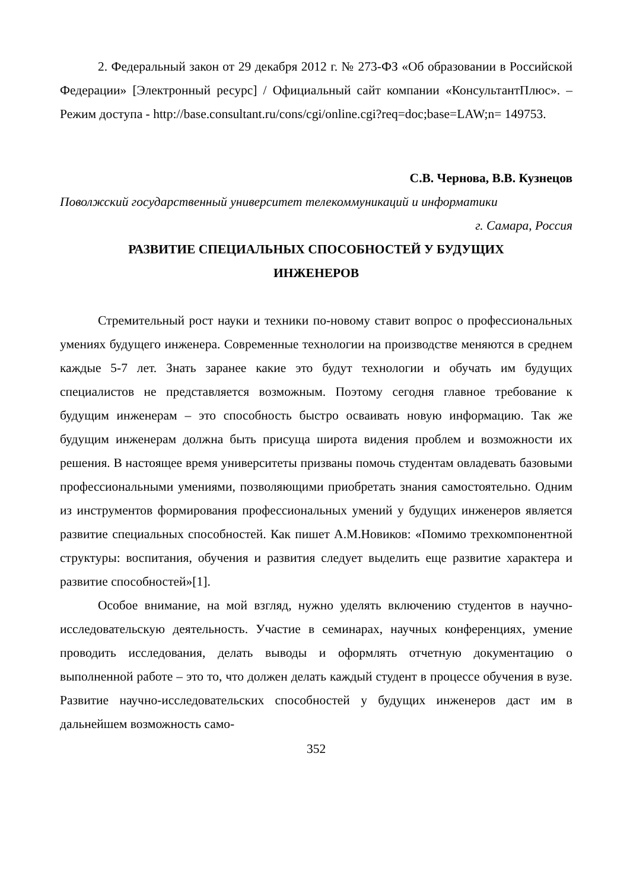2. Федеральный закон от 29 декабря 2012 г. № 273-ФЗ «Об образовании в Российской Федерации» [Электронный ресурс] / Официальный сайт компании «КонсультантПлюс». – Режим доступа - http://base.consultant.ru/cons/cgi/online.cgi?req=doc;base=LAW;n= 149753.
С.В. Чернова, В.В. Кузнецов
Поволжский государственный университет телекоммуникаций и информатики
г. Самара, Россия
РАЗВИТИЕ СПЕЦИАЛЬНЫХ СПОСОБНОСТЕЙ У БУДУЩИХ
ИНЖЕНЕРОВ
Стремительный рост науки и техники по-новому ставит вопрос о профессиональных умениях будущего инженера. Современные технологии на производстве меняются в среднем каждые 5-7 лет. Знать заранее какие это будут технологии и обучать им будущих специалистов не представляется возможным. Поэтому сегодня главное требование к будущим инженерам – это способность быстро осваивать новую информацию. Так же будущим инженерам должна быть присуща широта видения проблем и возможности их решения. В настоящее время университеты призваны помочь студентам овладевать базовыми профессиональными умениями, позволяющими приобретать знания самостоятельно. Одним из инструментов формирования профессиональных умений у будущих инженеров является развитие специальных способностей. Как пишет А.М.Новиков: «Помимо трехкомпонентной структуры: воспитания, обучения и развития следует выделить еще развитие характера и развитие способностей»[1].
Особое внимание, на мой взгляд, нужно уделять включению студентов в научно-исследовательскую деятельность. Участие в семинарах, научных конференциях, умение проводить исследования, делать выводы и оформлять отчетную документацию о выполненной работе – это то, что должен делать каждый студент в процессе обучения в вузе. Развитие научно-исследовательских способностей у будущих инженеров даст им в дальнейшем возможность само-
352